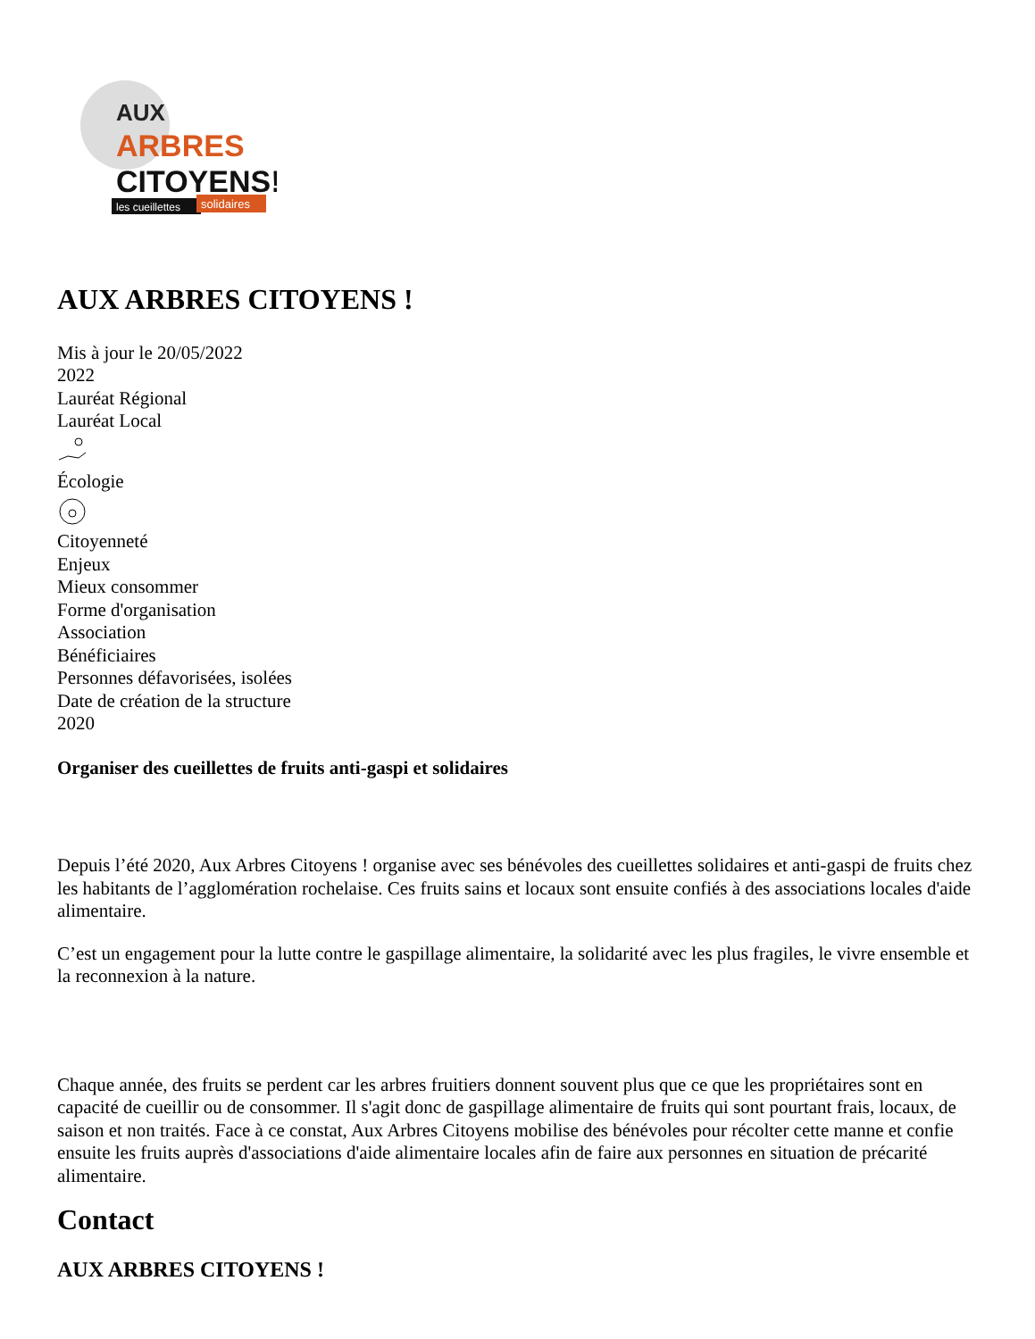AUX
ARBRES
CITOYENS!
les cueillettes
solidaires
AUX ARBRES CITOYENS !
Mis à jour le 20/05/2022
2022
Lauréat Régional
Lauréat Local
Écologie
Citoyenneté
Enjeux
Mieux consommer
Forme d'organisation
Association
Bénéficiaires
Personnes défavorisées, isolées
Date de création de la structure
2020
Organiser des cueillettes de fruits anti-gaspi et solidaires
Depuis l’été 2020, Aux Arbres Citoyens ! organise avec ses bénévoles des cueillettes solidaires et anti-gaspi de fruits chez les habitants de l’agglomération rochelaise. Ces fruits sains et locaux sont ensuite confiés à des associations locales d'aide alimentaire.
C’est un engagement pour la lutte contre le gaspillage alimentaire, la solidarité avec les plus fragiles, le vivre ensemble et la reconnexion à la nature.
Chaque année, des fruits se perdent car les arbres fruitiers donnent souvent plus que ce que les propriétaires sont en capacité de cueillir ou de consommer. Il s'agit donc de gaspillage alimentaire de fruits qui sont pourtant frais, locaux, de saison et non traités. Face à ce constat, Aux Arbres Citoyens mobilise des bénévoles pour récolter cette manne et confie ensuite les fruits auprès d'associations d'aide alimentaire locales afin de faire aux personnes en situation de précarité alimentaire.
Contact
AUX ARBRES CITOYENS !